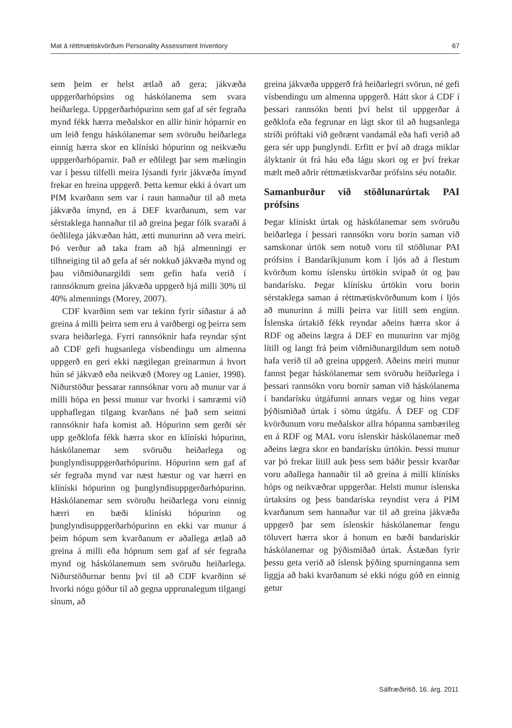Mat á réttmætiskvörðum Personality Assessment Inventory 67
sem þeim er helst ætlað að gera; jákvæða uppgerðarhópsins og háskólanema sem svara heiðarlega. Uppgerðarhópurinn sem gaf af sér fegraða mynd fékk hærra meðalskor en allir hinir hóparnir en um leið fengu háskólanemar sem svöruðu heiðarlega einnig hærra skor en klíníski hópurinn og neikvæðu uppgerðarhóparnir. Það er eðlilegt þar sem mælingin var í þessu tilfelli meira lýsandi fyrir jákvæða ímynd frekar en hreina uppgerð. Þetta kemur ekki á óvart um PIM kvarðann sem var í raun hannaður til að meta jákvæða ímynd, en á DEF kvarðanum, sem var sérstaklega hannaður til að greina þegar fólk svaraði á óeðlilega jákvæðan hátt, ætti munurinn að vera meiri. Þó verður að taka fram að hjá almenningi er tilhneiging til að gefa af sér nokkuð jákvæða mynd og þau viðmiðunargildi sem gefin hafa verið í rannsóknum greina jákvæða uppgerð hjá milli 30% til 40% almennings (Morey, 2007).
CDF kvarðinn sem var tekinn fyrir síðastur á að greina á milli þeirra sem eru á varðbergi og þeirra sem svara heiðarlega. Fyrri rannsóknir hafa reyndar sýnt að CDF gefi hugsanlega vísbendingu um almenna uppgerð en geri ekki nægilegan greinarmun á hvort hún sé jákvæð eða neikvæð (Morey og Lanier, 1998). Niðurstöður þessarar rannsóknar voru að munur var á milli hópa en þessi munur var hvorki í samræmi við upphaflegan tilgang kvarðans né það sem seinni rannsóknir hafa komist að. Hópurinn sem gerði sér upp geðklofa fékk hærra skor en klíníski hópurinn, háskólanemar sem svöruðu heiðarlega og þunglyndisuppgerðarhópurinn. Hópurinn sem gaf af sér fegraða mynd var næst hæstur og var hærri en klíníski hópurinn og þunglyndisuppgerðarhópurinn. Háskólanemar sem svöruðu heiðarlega voru einnig hærri en bæði klíníski hópurinn og þunglyndisuppgerðarhópurinn en ekki var munur á þeim hópum sem kvarðanum er aðallega ætlað að greina á milli eða hópnum sem gaf af sér fegraða mynd og háskólanemum sem svöruðu heiðarlega. Niðurstöðurnar bentu því til að CDF kvarðinn sé hvorki nógu góður til að gegna upprunalegum tilgangi sínum, að
greina jákvæða uppgerð frá heiðarlegri svörun, né gefi vísbendingu um almenna uppgerð. Hátt skor á CDF í þessari rannsókn benti því helst til uppgerðar á geðklofa eða fegrunar en lágt skor til að hugsanlega stríði próftaki við geðrænt vandamál eða hafi verið að gera sér upp þunglyndi. Erfitt er því að draga miklar ályktanir út frá háu eða lágu skori og er því frekar mælt með aðrir réttmætiskvarðar prófsins séu notaðir.
Samanburður við stöðlunarúrtak PAI prófsins
Þegar klínískt úrtak og háskólanemar sem svöruðu heiðarlega í þessari rannsókn voru borin saman við samskonar úrtök sem notuð voru til stöðlunar PAI prófsins í Banda­ríkjunum kom í ljós að á flestum kvörðum komu íslensku úrtökin svipað út og þau bandarísku. Þegar klínísku úrtökin voru borin sérstaklega saman á réttmætiskvörðunum kom í ljós að munurinn á milli þeirra var lítill sem enginn. Íslenska úrtakið fékk reyndar aðeins hærra skor á RDF og aðeins lægra á DEF en munurinn var mjög lítill og langt frá þeim viðmiðunargildum sem notuð hafa verið til að greina uppgerð. Aðeins meiri munur fannst þegar háskólanemar sem svöruðu heiðarlega í þessari rannsókn voru bornir saman við háskólanema í bandarísku útgáfunni annars vegar og hins vegar þýðismiðað úrtak í sömu útgáfu. Á DEF og CDF kvörðunum voru meðalskor allra hópanna sambærileg en á RDF og MAL voru íslenskir háskólanemar með aðeins lægra skor en bandarísku úrtökin. Þessi munur var þó frekar lítill auk þess sem báðir þessir kvarðar voru aðallega hannaðir til að greina á milli klínísks hóps og neikvæðrar uppgerðar. Helsti munur íslenska úrtaksins og þess bandaríska reyndist vera á PIM kvarð­anum sem hannaður var til að greina jákvæða uppgerð þar sem íslenskir háskólanemar fengu töluvert hærra skor á honum en bæði banda­rískir háskólanemar og þýðismiðað úrtak. Ástæðan fyrir þessu geta verið að íslensk þýðing spurninganna sem liggja að baki kvarðanum sé ekki nógu góð en einnig getur
Sálfræðiritið, 16. árg. 2011